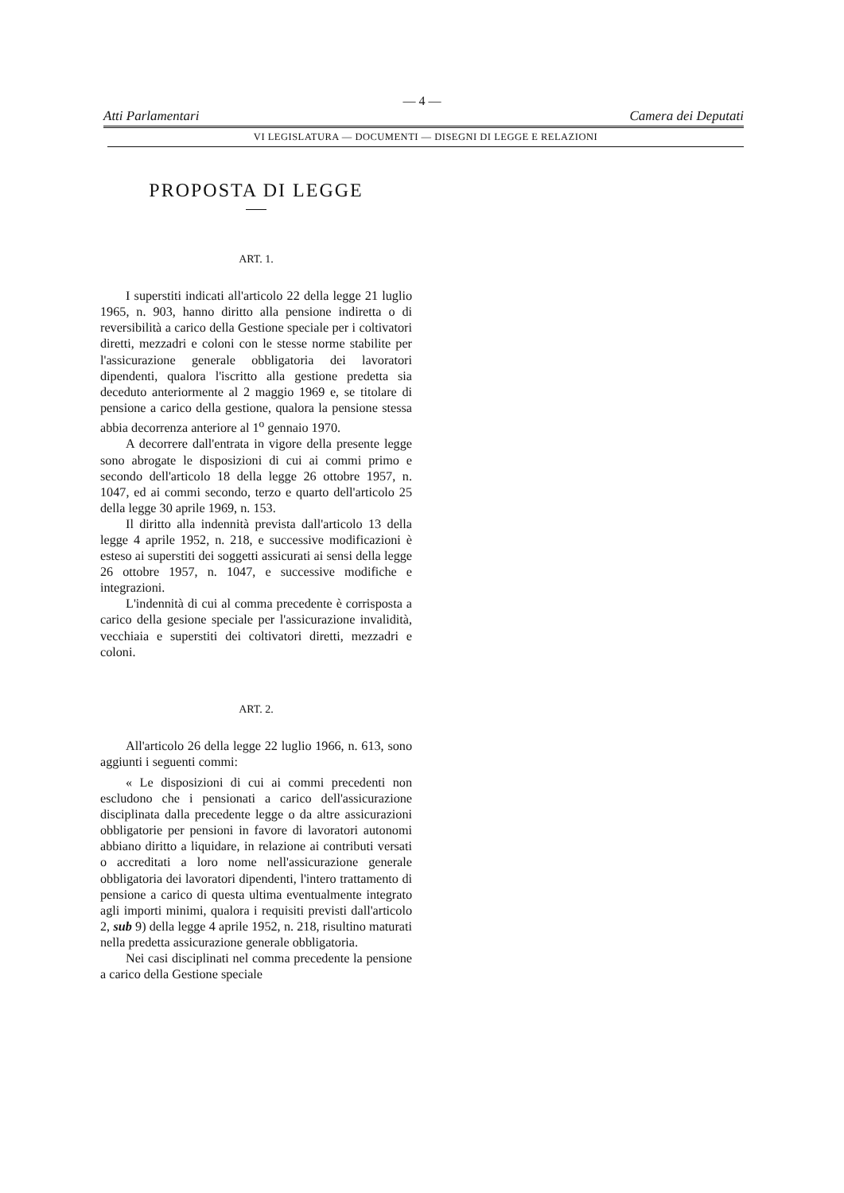— 4 —
Atti Parlamentari Camera dei Deputati
VI LEGISLATURA — DOCUMENTI — DISEGNI DI LEGGE E RELAZIONI
PROPOSTA DI LEGGE
ART. 1.
I superstiti indicati all'articolo 22 della legge 21 luglio 1965, n. 903, hanno diritto alla pensione indiretta o di reversibilità a carico della Gestione speciale per i coltivatori diretti, mezzadri e coloni con le stesse norme stabilite per l'assicurazione generale obbligatoria dei lavoratori dipendenti, qualora l'iscritto alla gestione predetta sia deceduto anteriormente al 2 maggio 1969 e, se titolare di pensione a carico della gestione, qualora la pensione stessa abbia decorrenza anteriore al 1<sup>o</sup> gennaio 1970.
A decorrere dall'entrata in vigore della presente legge sono abrogate le disposizioni di cui ai commi primo e secondo dell'articolo 18 della legge 26 ottobre 1957, n. 1047, ed ai commi secondo, terzo e quarto dell'articolo 25 della legge 30 aprile 1969, n. 153.
Il diritto alla indennità prevista dall'articolo 13 della legge 4 aprile 1952, n. 218, e successive modificazioni è esteso ai superstiti dei soggetti assicurati ai sensi della legge 26 ottobre 1957, n. 1047, e successive modifiche e integrazioni.
L'indennità di cui al comma precedente è corrisposta a carico della gesione speciale per l'assicurazione invalidità, vecchiaia e superstiti dei coltivatori diretti, mezzadri e coloni.
ART. 2.
All'articolo 26 della legge 22 luglio 1966, n. 613, sono aggiunti i seguenti commi:
« Le disposizioni di cui ai commi precedenti non escludono che i pensionati a carico dell'assicurazione disciplinata dalla precedente legge o da altre assicurazioni obbligatorie per pensioni in favore di lavoratori autonomi abbiano diritto a liquidare, in relazione ai contributi versati o accreditati a loro nome nell'assicurazione generale obbligatoria dei lavoratori dipendenti, l'intero trattamento di pensione a carico di questa ultima eventualmente integrato agli importi minimi, qualora i requisiti previsti dall'articolo 2, sub 9) della legge 4 aprile 1952, n. 218, risultino maturati nella predetta assicurazione generale obbligatoria.
Nei casi disciplinati nel comma precedente la pensione a carico della Gestione speciale